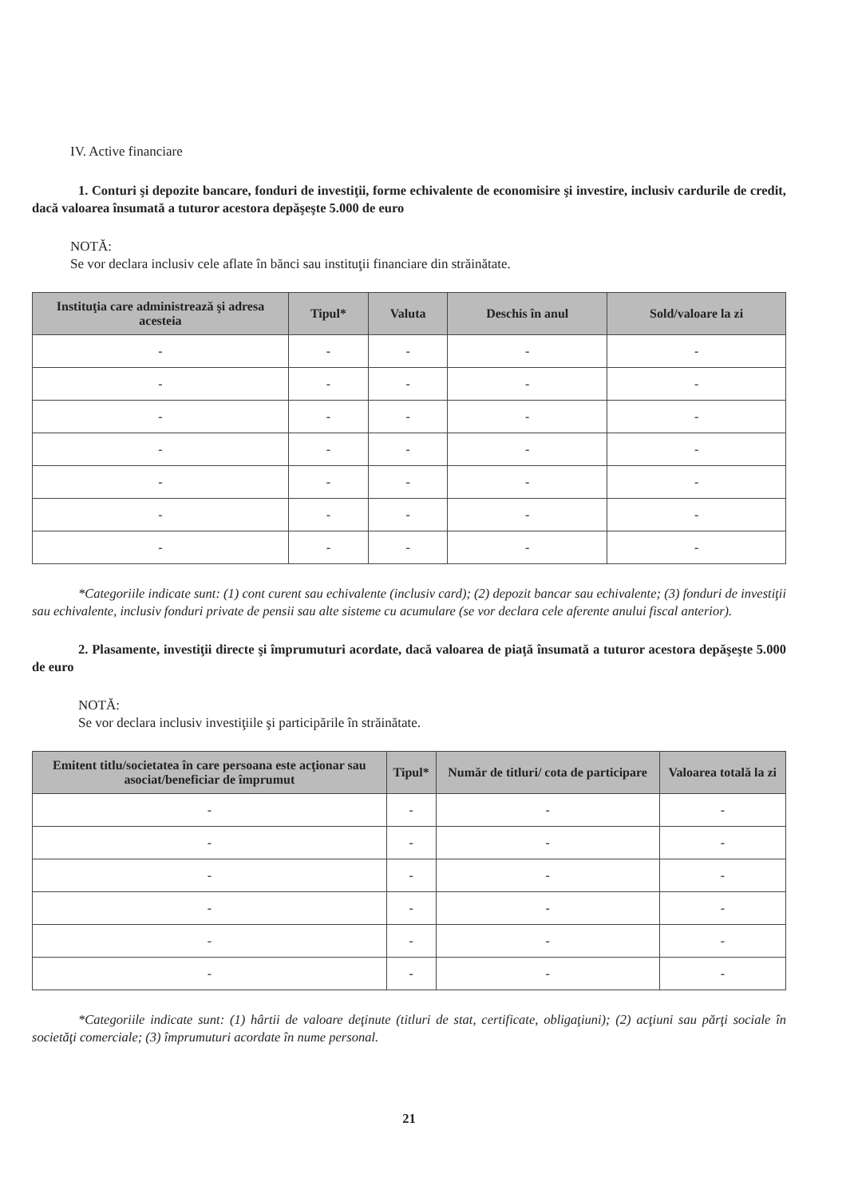IV. Active financiare
1. Conturi şi depozite bancare, fonduri de investiţii, forme echivalente de economisire şi investire, inclusiv cardurile de credit, dacă valoarea însumată a tuturor acestora depăşeşte 5.000 de euro
NOTĂ:
Se vor declara inclusiv cele aflate în bănci sau instituţii financiare din străinătate.
| Instituţia care administrează şi adresa acesteia | Tipul* | Valuta | Deschis în anul | Sold/valoare la zi |
| --- | --- | --- | --- | --- |
| - | - | - | - | - |
| - | - | - | - | - |
| - | - | - | - | - |
| - | - | - | - | - |
| - | - | - | - | - |
| - | - | - | - | - |
| - | - | - | - | - |
*Categoriile indicate sunt: (1) cont curent sau echivalente (inclusiv card); (2) depozit bancar sau echivalente; (3) fonduri de investiţii sau echivalente, inclusiv fonduri private de pensii sau alte sisteme cu acumulare (se vor declara cele aferente anului fiscal anterior).
2. Plasamente, investiţii directe şi împrumuturi acordate, dacă valoarea de piaţă însumată a tuturor acestora depăşeşte 5.000 de euro
NOTĂ:
Se vor declara inclusiv investiţiile şi participările în străinătate.
| Emitent titlu/societatea în care persoana este acţionar sau asociat/beneficiar de împrumut | Tipul* | Număr de titluri/ cota de participare | Valoarea totală la zi |
| --- | --- | --- | --- |
| - | - | - | - |
| - | - | - | - |
| - | - | - | - |
| - | - | - | - |
| - | - | - | - |
| - | - | - | - |
*Categoriile indicate sunt: (1) hârtii de valoare deţinute (titluri de stat, certificate, obligaţiuni); (2) acţiuni sau părţi sociale în societăţi comerciale; (3) împrumuturi acordate în nume personal.
21